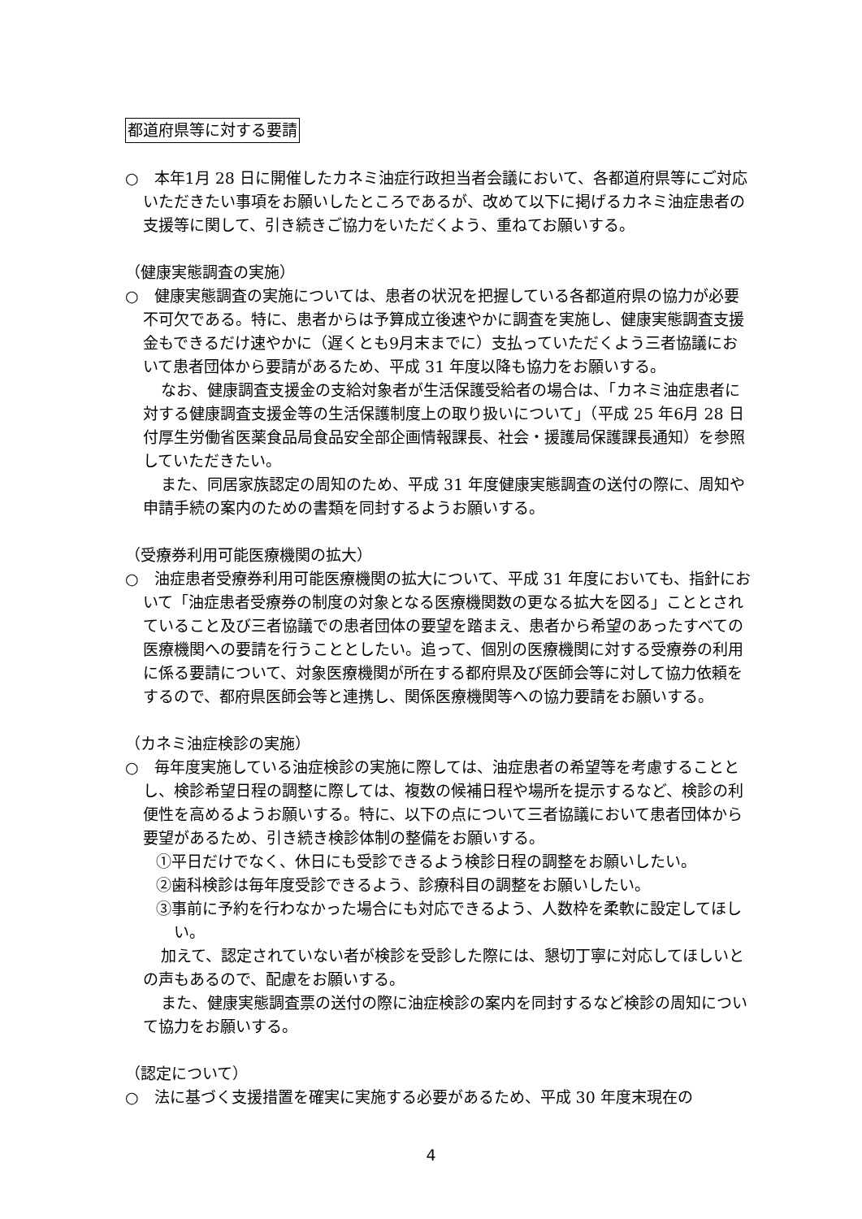都道府県等に対する要請
○　本年1月 28 日に開催したカネミ油症行政担当者会議において、各都道府県等にご対応いただきたい事項をお願いしたところであるが、改めて以下に掲げるカネミ油症患者の支援等に関して、引き続きご協力をいただくよう、重ねてお願いする。
（健康実態調査の実施）
○　健康実態調査の実施については、患者の状況を把握している各都道府県の協力が必要不可欠である。特に、患者からは予算成立後速やかに調査を実施し、健康実態調査支援金もできるだけ速やかに（遅くとも9月末までに）支払っていただくよう三者協議において患者団体から要請があるため、平成 31 年度以降も協力をお願いする。
なお、健康調査支援金の支給対象者が生活保護受給者の場合は、「カネミ油症患者に対する健康調査支援金等の生活保護制度上の取り扱いについて」（平成 25 年6月 28 日付厚生労働省医薬食品局食品安全部企画情報課長、社会・援護局保護課長通知）を参照していただきたい。
また、同居家族認定の周知のため、平成 31 年度健康実態調査の送付の際に、周知や申請手続の案内のための書類を同封するようお願いする。
（受療券利用可能医療機関の拡大）
○　油症患者受療券利用可能医療機関の拡大について、平成 31 年度においても、指針において「油症患者受療券の制度の対象となる医療機関数の更なる拡大を図る」こととされていること及び三者協議での患者団体の要望を踏まえ、患者から希望のあったすべての医療機関への要請を行うこととしたい。追って、個別の医療機関に対する受療券の利用に係る要請について、対象医療機関が所在する都府県及び医師会等に対して協力依頼をするので、都府県医師会等と連携し、関係医療機関等への協力要請をお願いする。
（カネミ油症検診の実施）
○　毎年度実施している油症検診の実施に際しては、油症患者の希望等を考慮することとし、検診希望日程の調整に際しては、複数の候補日程や場所を提示するなど、検診の利便性を高めるようお願いする。特に、以下の点について三者協議において患者団体から要望があるため、引き続き検診体制の整備をお願いする。
①平日だけでなく、休日にも受診できるよう検診日程の調整をお願いしたい。
②歯科検診は毎年度受診できるよう、診療科目の調整をお願いしたい。
③事前に予約を行わなかった場合にも対応できるよう、人数枠を柔軟に設定してほしい。
加えて、認定されていない者が検診を受診した際には、懇切丁寧に対応してほしいとの声もあるので、配慮をお願いする。
また、健康実態調査票の送付の際に油症検診の案内を同封するなど検診の周知について協力をお願いする。
（認定について）
○　法に基づく支援措置を確実に実施する必要があるため、平成 30 年度末現在の
4